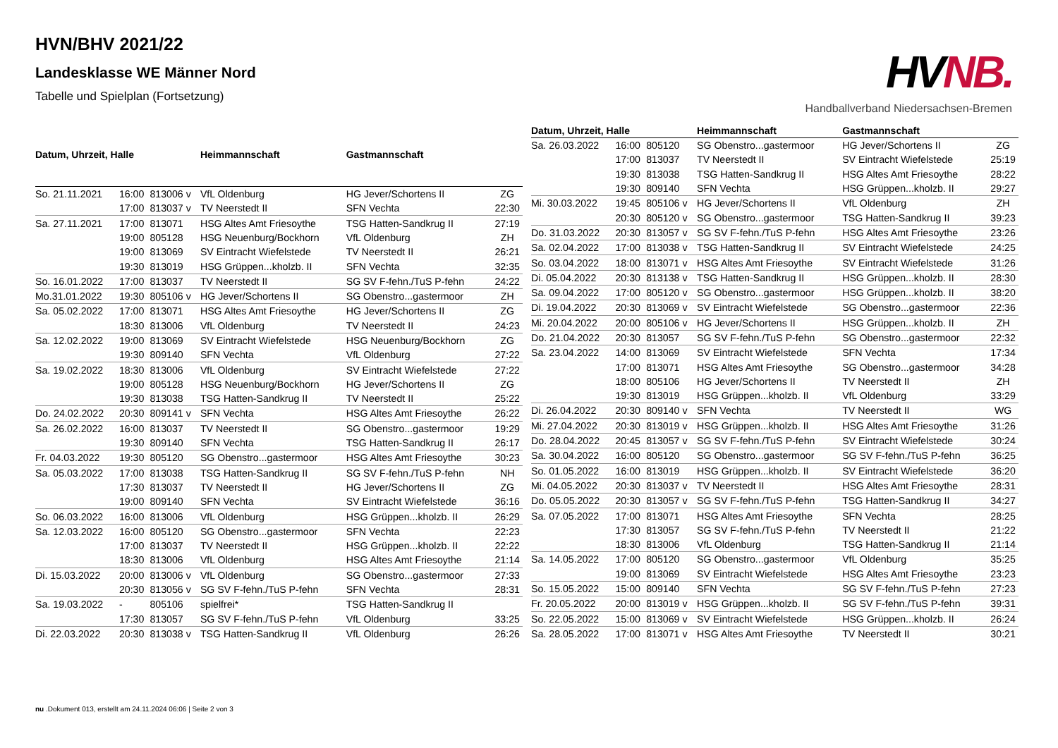HVN/BHV 2021/22
Landesklasse WE Männer Nord
Tabelle und Spielplan (Fortsetzung)
HVNB.
Handballverband Niedersachsen-Bremen
| Datum, Uhrzeit, Halle | | | Heimmannschaft | Gastmannschaft | |
| --- | --- | --- | --- | --- | --- |
| So. 21.11.2021 | 16:00 | 813006 v | VfL Oldenburg | HG Jever/Schortens II | ZG |
| | 17:00 | 813037 v | TV Neerstedt II | SFN Vechta | 22:30 |
| Sa. 27.11.2021 | 17:00 | 813071 | HSG Altes Amt Friesoythe | TSG Hatten-Sandkrug II | 27:19 |
| | 19:00 | 805128 | HSG Neuenburg/Bockhorn | VfL Oldenburg | ZH |
| | 19:00 | 813069 | SV Eintracht Wiefelstede | TV Neerstedt II | 26:21 |
| | 19:30 | 813019 | HSG Grüppen...kholzb. II | SFN Vechta | 32:35 |
| So. 16.01.2022 | 17:00 | 813037 | TV Neerstedt II | SG SV F-fehn./TuS P-fehn | 24:22 |
| Mo.31.01.2022 | 19:30 | 805106 v | HG Jever/Schortens II | SG Obenstro...gastermoor | ZH |
| Sa. 05.02.2022 | 17:00 | 813071 | HSG Altes Amt Friesoythe | HG Jever/Schortens II | ZG |
| | 18:30 | 813006 | VfL Oldenburg | TV Neerstedt II | 24:23 |
| Sa. 12.02.2022 | 19:00 | 813069 | SV Eintracht Wiefelstede | HSG Neuenburg/Bockhorn | ZG |
| | 19:30 | 809140 | SFN Vechta | VfL Oldenburg | 27:22 |
| Sa. 19.02.2022 | 18:30 | 813006 | VfL Oldenburg | SV Eintracht Wiefelstede | 27:22 |
| | 19:00 | 805128 | HSG Neuenburg/Bockhorn | HG Jever/Schortens II | ZG |
| | 19:30 | 813038 | TSG Hatten-Sandkrug II | TV Neerstedt II | 25:22 |
| Do. 24.02.2022 | 20:30 | 809141 v | SFN Vechta | HSG Altes Amt Friesoythe | 26:22 |
| Sa. 26.02.2022 | 16:00 | 813037 | TV Neerstedt II | SG Obenstro...gastermoor | 19:29 |
| | 19:30 | 809140 | SFN Vechta | TSG Hatten-Sandkrug II | 26:17 |
| Fr. 04.03.2022 | 19:30 | 805120 | SG Obenstro...gastermoor | HSG Altes Amt Friesoythe | 30:23 |
| Sa. 05.03.2022 | 17:00 | 813038 | TSG Hatten-Sandkrug II | SG SV F-fehn./TuS P-fehn | NH |
| | 17:30 | 813037 | TV Neerstedt II | HG Jever/Schortens II | ZG |
| | 19:00 | 809140 | SFN Vechta | SV Eintracht Wiefelstede | 36:16 |
| So. 06.03.2022 | 16:00 | 813006 | VfL Oldenburg | HSG Grüppen...kholzb. II | 26:29 |
| Sa. 12.03.2022 | 16:00 | 805120 | SG Obenstro...gastermoor | SFN Vechta | 22:23 |
| | 17:00 | 813037 | TV Neerstedt II | HSG Grüppen...kholzb. II | 22:22 |
| | 18:30 | 813006 | VfL Oldenburg | HSG Altes Amt Friesoythe | 21:14 |
| Di. 15.03.2022 | 20:00 | 813006 v | VfL Oldenburg | SG Obenstro...gastermoor | 27:33 |
| | 20:30 | 813056 v | SG SV F-fehn./TuS P-fehn | SFN Vechta | 28:31 |
| Sa. 19.03.2022 | - | 805106 | spielfrei* | TSG Hatten-Sandkrug II | |
| | 17:30 | 813057 | SG SV F-fehn./TuS P-fehn | VfL Oldenburg | 33:25 |
| Di. 22.03.2022 | 20:30 | 813038 v | TSG Hatten-Sandkrug II | VfL Oldenburg | 26:26 |
| Datum, Uhrzeit, Halle | | | Heimmannschaft | Gastmannschaft | |
| --- | --- | --- | --- | --- | --- |
| Sa. 26.03.2022 | 16:00 | 805120 | SG Obenstro...gastermoor | HG Jever/Schortens II | ZG |
| | 17:00 | 813037 | TV Neerstedt II | SV Eintracht Wiefelstede | 25:19 |
| | 19:30 | 813038 | TSG Hatten-Sandkrug II | HSG Altes Amt Friesoythe | 28:22 |
| | 19:30 | 809140 | SFN Vechta | HSG Grüppen...kholzb. II | 29:27 |
| Mi. 30.03.2022 | 19:45 | 805106 v | HG Jever/Schortens II | VfL Oldenburg | ZH |
| | 20:30 | 805120 v | SG Obenstro...gastermoor | TSG Hatten-Sandkrug II | 39:23 |
| Do. 31.03.2022 | 20:30 | 813057 v | SG SV F-fehn./TuS P-fehn | HSG Altes Amt Friesoythe | 23:26 |
| Sa. 02.04.2022 | 17:00 | 813038 v | TSG Hatten-Sandkrug II | SV Eintracht Wiefelstede | 24:25 |
| So. 03.04.2022 | 18:00 | 813071 v | HSG Altes Amt Friesoythe | SV Eintracht Wiefelstede | 31:26 |
| Di. 05.04.2022 | 20:30 | 813138 v | TSG Hatten-Sandkrug II | HSG Grüppen...kholzb. II | 28:30 |
| Sa. 09.04.2022 | 17:00 | 805120 v | SG Obenstro...gastermoor | HSG Grüppen...kholzb. II | 38:20 |
| Di. 19.04.2022 | 20:30 | 813069 v | SV Eintracht Wiefelstede | SG Obenstro...gastermoor | 22:36 |
| Mi. 20.04.2022 | 20:00 | 805106 v | HG Jever/Schortens II | HSG Grüppen...kholzb. II | ZH |
| Do. 21.04.2022 | 20:30 | 813057 | SG SV F-fehn./TuS P-fehn | SG Obenstro...gastermoor | 22:32 |
| Sa. 23.04.2022 | 14:00 | 813069 | SV Eintracht Wiefelstede | SFN Vechta | 17:34 |
| | 17:00 | 813071 | HSG Altes Amt Friesoythe | SG Obenstro...gastermoor | 34:28 |
| | 18:00 | 805106 | HG Jever/Schortens II | TV Neerstedt II | ZH |
| | 19:30 | 813019 | HSG Grüppen...kholzb. II | VfL Oldenburg | 33:29 |
| Di. 26.04.2022 | 20:30 | 809140 v | SFN Vechta | TV Neerstedt II | WG |
| Mi. 27.04.2022 | 20:30 | 813019 v | HSG Grüppen...kholzb. II | HSG Altes Amt Friesoythe | 31:26 |
| Do. 28.04.2022 | 20:45 | 813057 v | SG SV F-fehn./TuS P-fehn | SV Eintracht Wiefelstede | 30:24 |
| Sa. 30.04.2022 | 16:00 | 805120 | SG Obenstro...gastermoor | SG SV F-fehn./TuS P-fehn | 36:25 |
| So. 01.05.2022 | 16:00 | 813019 | HSG Grüppen...kholzb. II | SV Eintracht Wiefelstede | 36:20 |
| Mi. 04.05.2022 | 20:30 | 813037 v | TV Neerstedt II | HSG Altes Amt Friesoythe | 28:31 |
| Do. 05.05.2022 | 20:30 | 813057 v | SG SV F-fehn./TuS P-fehn | TSG Hatten-Sandkrug II | 34:27 |
| Sa. 07.05.2022 | 17:00 | 813071 | HSG Altes Amt Friesoythe | SFN Vechta | 28:25 |
| | 17:30 | 813057 | SG SV F-fehn./TuS P-fehn | TV Neerstedt II | 21:22 |
| | 18:30 | 813006 | VfL Oldenburg | TSG Hatten-Sandkrug II | 21:14 |
| Sa. 14.05.2022 | 17:00 | 805120 | SG Obenstro...gastermoor | VfL Oldenburg | 35:25 |
| | 19:00 | 813069 | SV Eintracht Wiefelstede | HSG Altes Amt Friesoythe | 23:23 |
| So. 15.05.2022 | 15:00 | 809140 | SFN Vechta | SG SV F-fehn./TuS P-fehn | 27:23 |
| Fr. 20.05.2022 | 20:00 | 813019 v | HSG Grüppen...kholzb. II | SG SV F-fehn./TuS P-fehn | 39:31 |
| So. 22.05.2022 | 15:00 | 813069 v | SV Eintracht Wiefelstede | HSG Grüppen...kholzb. II | 26:24 |
| Sa. 28.05.2022 | 17:00 | 813071 v | HSG Altes Amt Friesoythe | TV Neerstedt II | 30:21 |
nu .Dokument 013, erstellt am 24.11.2024 06:06 | Seite 2 von 3